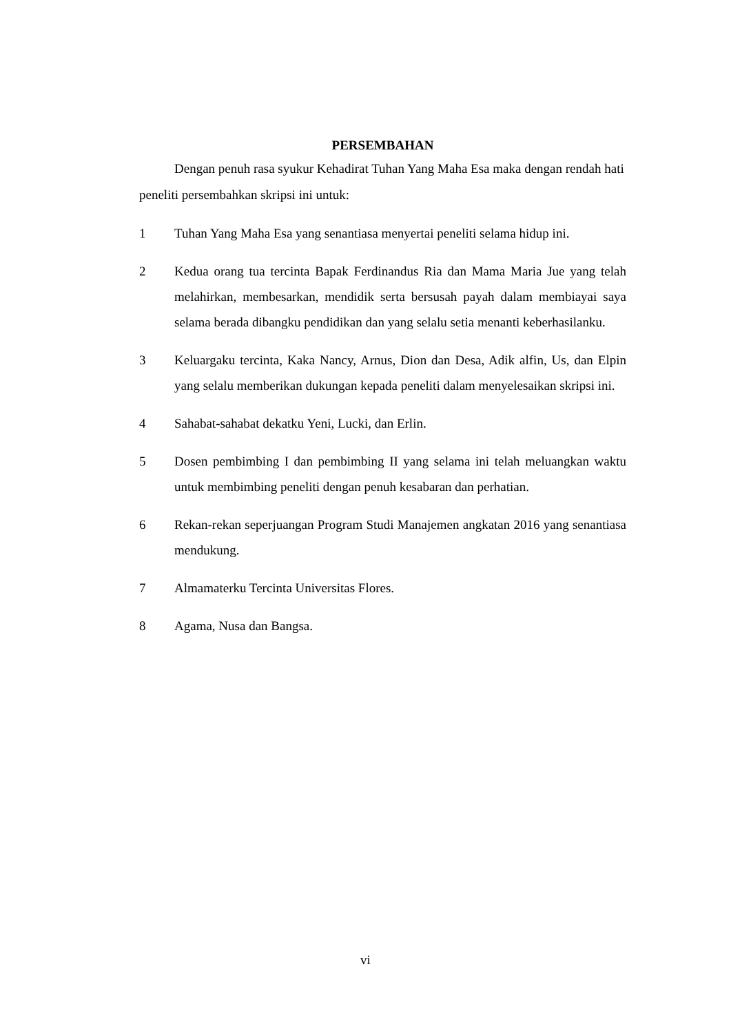PERSEMBAHAN
Dengan penuh rasa syukur Kehadirat Tuhan Yang Maha Esa maka dengan rendah hati peneliti persembahkan skripsi ini untuk:
1 Tuhan Yang Maha Esa yang senantiasa menyertai peneliti selama hidup ini.
2 Kedua orang tua tercinta Bapak Ferdinandus Ria dan Mama Maria Jue yang telah melahirkan, membesarkan, mendidik serta bersusah payah dalam membiayai saya selama berada dibangku pendidikan dan yang selalu setia menanti keberhasilanku.
3 Keluargaku tercinta, Kaka Nancy, Arnus, Dion dan Desa, Adik alfin, Us, dan Elpin yang selalu memberikan dukungan kepada peneliti dalam menyelesaikan skripsi ini.
4 Sahabat-sahabat dekatku Yeni, Lucki, dan Erlin.
5 Dosen pembimbing I dan pembimbing II yang selama ini telah meluangkan waktu untuk membimbing peneliti dengan penuh kesabaran dan perhatian.
6 Rekan-rekan seperjuangan Program Studi Manajemen angkatan 2016 yang senantiasa mendukung.
7 Almamaterku Tercinta Universitas Flores.
8 Agama, Nusa dan Bangsa.
vi